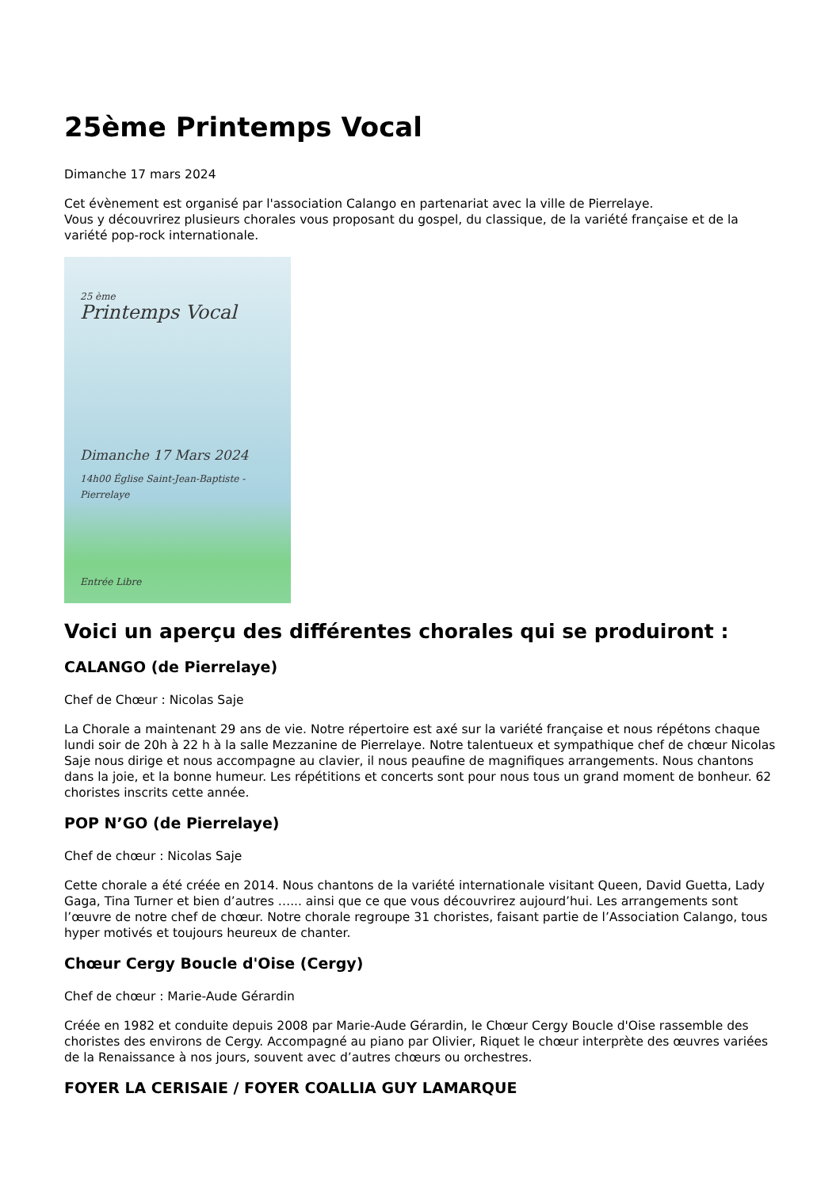25ème Printemps Vocal
Dimanche 17 mars 2024
Cet évènement est organisé par l'association Calango en partenariat avec la ville de Pierrelaye.
Vous y découvrirez plusieurs chorales vous proposant du gospel, du classique, de la variété française et de la variété pop-rock internationale.
25 ème
Printemps Vocal
Dimanche 17 Mars 2024
14h00 Église Saint-Jean-Baptiste - Pierrelaye
Entrée Libre
Voici un aperçu des différentes chorales qui se produiront :
CALANGO (de Pierrelaye)
Chef de Chœur : Nicolas Saje
La Chorale a maintenant 29 ans de vie. Notre répertoire est axé sur la variété française et nous répétons chaque lundi soir de 20h à 22 h à la salle Mezzanine de Pierrelaye. Notre talentueux et sympathique chef de chœur Nicolas Saje nous dirige et nous accompagne au clavier, il nous peaufine de magnifiques arrangements. Nous chantons dans la joie, et la bonne humeur. Les répétitions et concerts sont pour nous tous un grand moment de bonheur. 62 choristes inscrits cette année.
POP N’GO (de Pierrelaye)
Chef de chœur : Nicolas Saje
Cette chorale a été créée en 2014. Nous chantons de la variété internationale visitant Queen, David Guetta, Lady Gaga, Tina Turner et bien d’autres …... ainsi que ce que vous découvrirez aujourd’hui. Les arrangements sont l’œuvre de notre chef de chœur. Notre chorale regroupe 31 choristes, faisant partie de l’Association Calango, tous hyper motivés et toujours heureux de chanter.
Chœur Cergy Boucle d'Oise (Cergy)
Chef de chœur : Marie-Aude Gérardin
Créée en 1982 et conduite depuis 2008 par Marie-Aude Gérardin, le Chœur Cergy Boucle d'Oise rassemble des choristes des environs de Cergy. Accompagné au piano par Olivier, Riquet le chœur interprète des œuvres variées de la Renaissance à nos jours, souvent avec d’autres chœurs ou orchestres.
FOYER LA CERISAIE / FOYER COALLIA GUY LAMARQUE